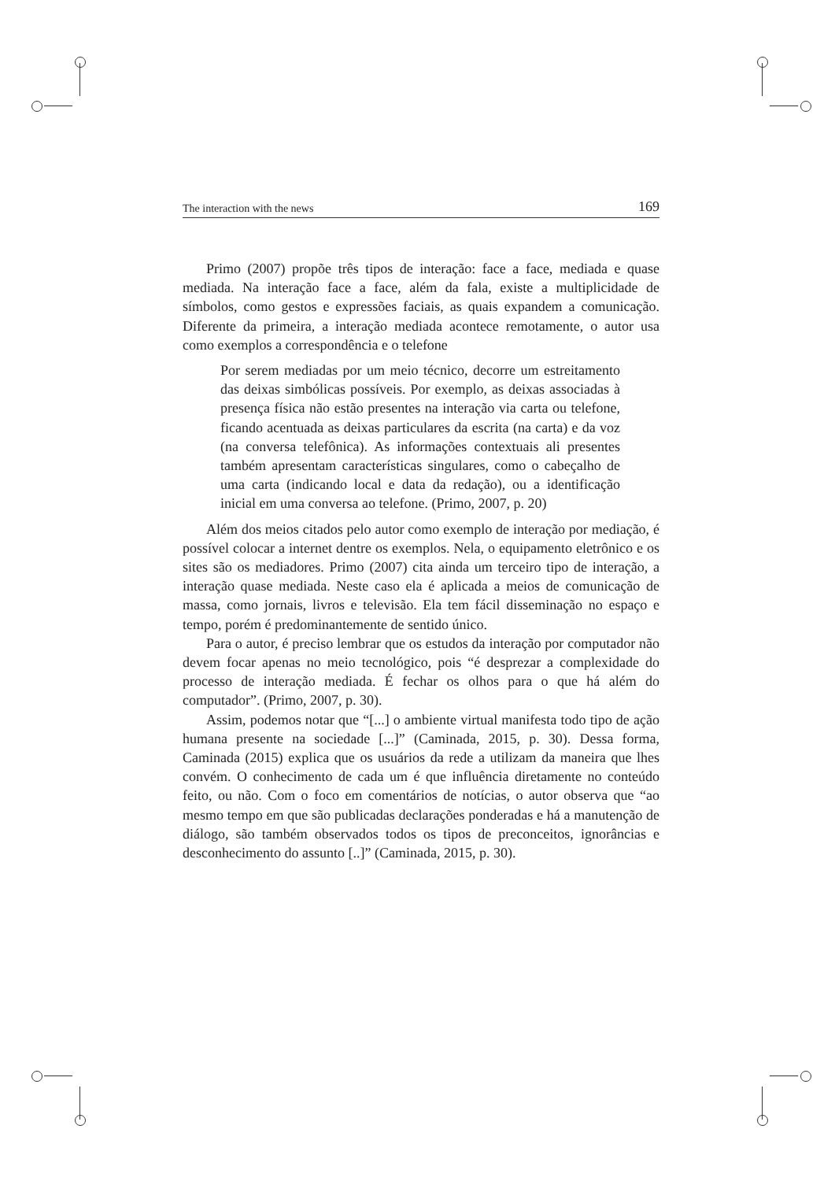The interaction with the news 169
Primo (2007) propõe três tipos de interação: face a face, mediada e quase mediada. Na interação face a face, além da fala, existe a multiplicidade de símbolos, como gestos e expressões faciais, as quais expandem a comunicação. Diferente da primeira, a interação mediada acontece remotamente, o autor usa como exemplos a correspondência e o telefone
Por serem mediadas por um meio técnico, decorre um estreitamento das deixas simbólicas possíveis. Por exemplo, as deixas associadas à presença física não estão presentes na interação via carta ou telefone, ficando acentuada as deixas particulares da escrita (na carta) e da voz (na conversa telefônica). As informações contextuais ali presentes também apresentam características singulares, como o cabeçalho de uma carta (indicando local e data da redação), ou a identificação inicial em uma conversa ao telefone. (Primo, 2007, p. 20)
Além dos meios citados pelo autor como exemplo de interação por mediação, é possível colocar a internet dentre os exemplos. Nela, o equipamento eletrônico e os sites são os mediadores. Primo (2007) cita ainda um terceiro tipo de interação, a interação quase mediada. Neste caso ela é aplicada a meios de comunicação de massa, como jornais, livros e televisão. Ela tem fácil disseminação no espaço e tempo, porém é predominantemente de sentido único.
Para o autor, é preciso lembrar que os estudos da interação por computador não devem focar apenas no meio tecnológico, pois “é desprezar a complexidade do processo de interação mediada. É fechar os olhos para o que há além do computador”. (Primo, 2007, p. 30).
Assim, podemos notar que “[...] o ambiente virtual manifesta todo tipo de ação humana presente na sociedade [...]” (Caminada, 2015, p. 30). Dessa forma, Caminada (2015) explica que os usuários da rede a utilizam da maneira que lhes convém. O conhecimento de cada um é que influência diretamente no conteúdo feito, ou não. Com o foco em comentários de notícias, o autor observa que “ao mesmo tempo em que são publicadas declarações ponderadas e há a manutenção de diálogo, são também observados todos os tipos de preconceitos, ignorâncias e desconhecimento do assunto [..]” (Caminada, 2015, p. 30).